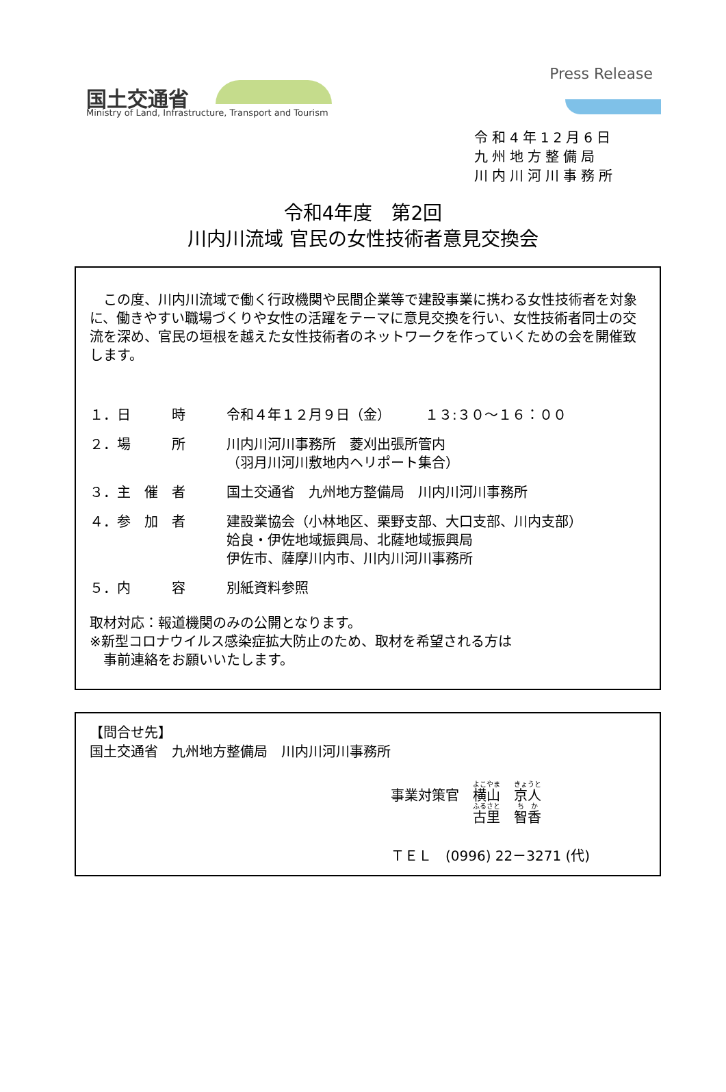国土交通省
Ministry of Land, Infrastructure, Transport and Tourism
Press Release
令和4年12月6日
九州地方整備局
川内川河川事務所
令和4年度　第2回
川内川流域 官民の女性技術者意見交換会
　この度、川内川流域で働く行政機関や民間企業等で建設事業に携わる女性技術者を対象に、働きやすい職場づくりや女性の活躍をテーマに意見交換を行い、女性技術者同士の交流を深め、官民の垣根を越えた女性技術者のネットワークを作っていくための会を開催致します。
１．日　　　時 令和４年１２月９日（金）　　　１３:３０～１６：００
２．場　　　所 川内川河川事務所　菱刈出張所管内
（羽月川河川敷地内ヘリポート集合）
３．主　催　者 国土交通省　九州地方整備局　川内川河川事務所
４．参　加　者 建設業協会（小林地区、栗野支部、大口支部、川内支部）
姶良・伊佐地域振興局、北薩地域振興局
伊佐市、薩摩川内市、川内川河川事務所
５．内　　　容 別紙資料参照
取材対応：報道機関のみの公開となります。
※新型コロナウイルス感染症拡大防止のため、取材を希望される方は
　事前連絡をお願いいたします。
【問合せ先】
国土交通省　九州地方整備局　川内川河川事務所
事業対策官　横山　京人
　　　　　　古里　智香
ＴＥＬ　(0996) 22－3271 (代)